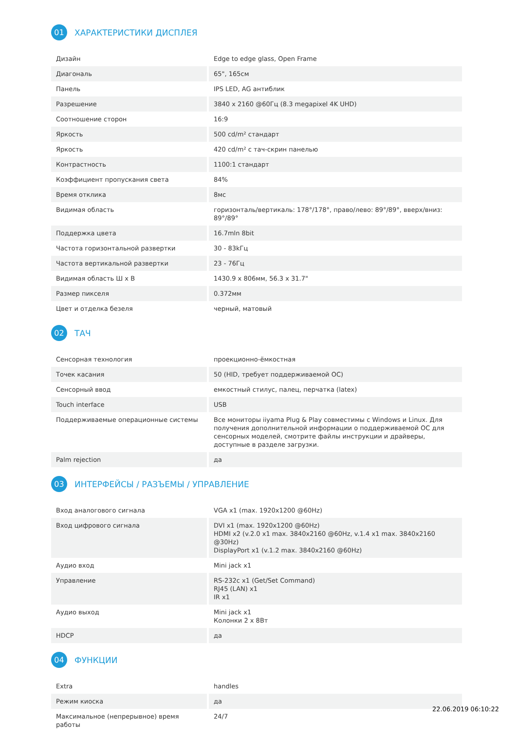01 ХАРАКТЕРИСТИКИ ДИСПЛЕЯ
| Дизайн | Edge to edge glass, Open Frame |
| Диагональ | 65", 165см |
| Панель | IPS LED, AG антиблик |
| Разрешение | 3840 x 2160 @60Гц (8.3 megapixel 4K UHD) |
| Соотношение сторон | 16:9 |
| Яркость | 500 cd/m² стандарт |
| Яркость | 420 cd/m² с тач-скрин панелью |
| Контрастность | 1100:1 стандарт |
| Коэффициент пропускания света | 84% |
| Время отклика | 8мс |
| Видимая область | горизонталь/вертикаль: 178°/178°, право/лево: 89°/89°, вверх/вниз: 89°/89° |
| Поддержка цвета | 16.7mln 8bit |
| Частота горизонтальной развертки | 30 - 83kГц |
| Частота вертикальной развертки | 23 - 76Гц |
| Видимая область Ш x В | 1430.9 x 806мм, 56.3 x 31.7" |
| Размер пикселя | 0.372мм |
| Цвет и отделка безеля | черный, матовый |
02 ТАЧ
| Сенсорная технология | проекционно-ёмкостная |
| Точек касания | 50 (HID, требует поддерживаемой ОС) |
| Сенсорный ввод | емкостный стилус, палец, перчатка (latex) |
| Touch interface | USB |
| Поддерживаемые операционные системы | Все мониторы iiyama Plug & Play совместимы с Windows и Linux. Для получения дополнительной информации о поддерживаемой ОС для сенсорных моделей, смотрите файлы инструкции и драйверы, доступные в разделе загрузки. |
| Palm rejection | да |
03 ИНТЕРФЕЙСЫ / РАЗЪЕМЫ / УПРАВЛЕНИЕ
| Вход аналогового сигнала | VGA x1 (max. 1920x1200 @60Hz) |
| Вход цифрового сигнала | DVI x1 (max. 1920x1200 @60Hz) HDMI x2 (v.2.0 x1 max. 3840x2160 @60Hz, v.1.4 x1 max. 3840x2160 @30Hz) DisplayPort x1 (v.1.2 max. 3840x2160 @60Hz) |
| Аудио вход | Mini jack x1 |
| Управление | RS-232c x1 (Get/Set Command) RJ45 (LAN) x1 IR x1 |
| Аудио выход | Mini jack x1 Колонки 2 x 8Вт |
| HDCP | да |
04 ФУНКЦИИ
| Extra | handles |
| Режим киоска | да |
| Максимальное (непрерывное) время работы | 24/7 |
22.06.2019 06:10:22